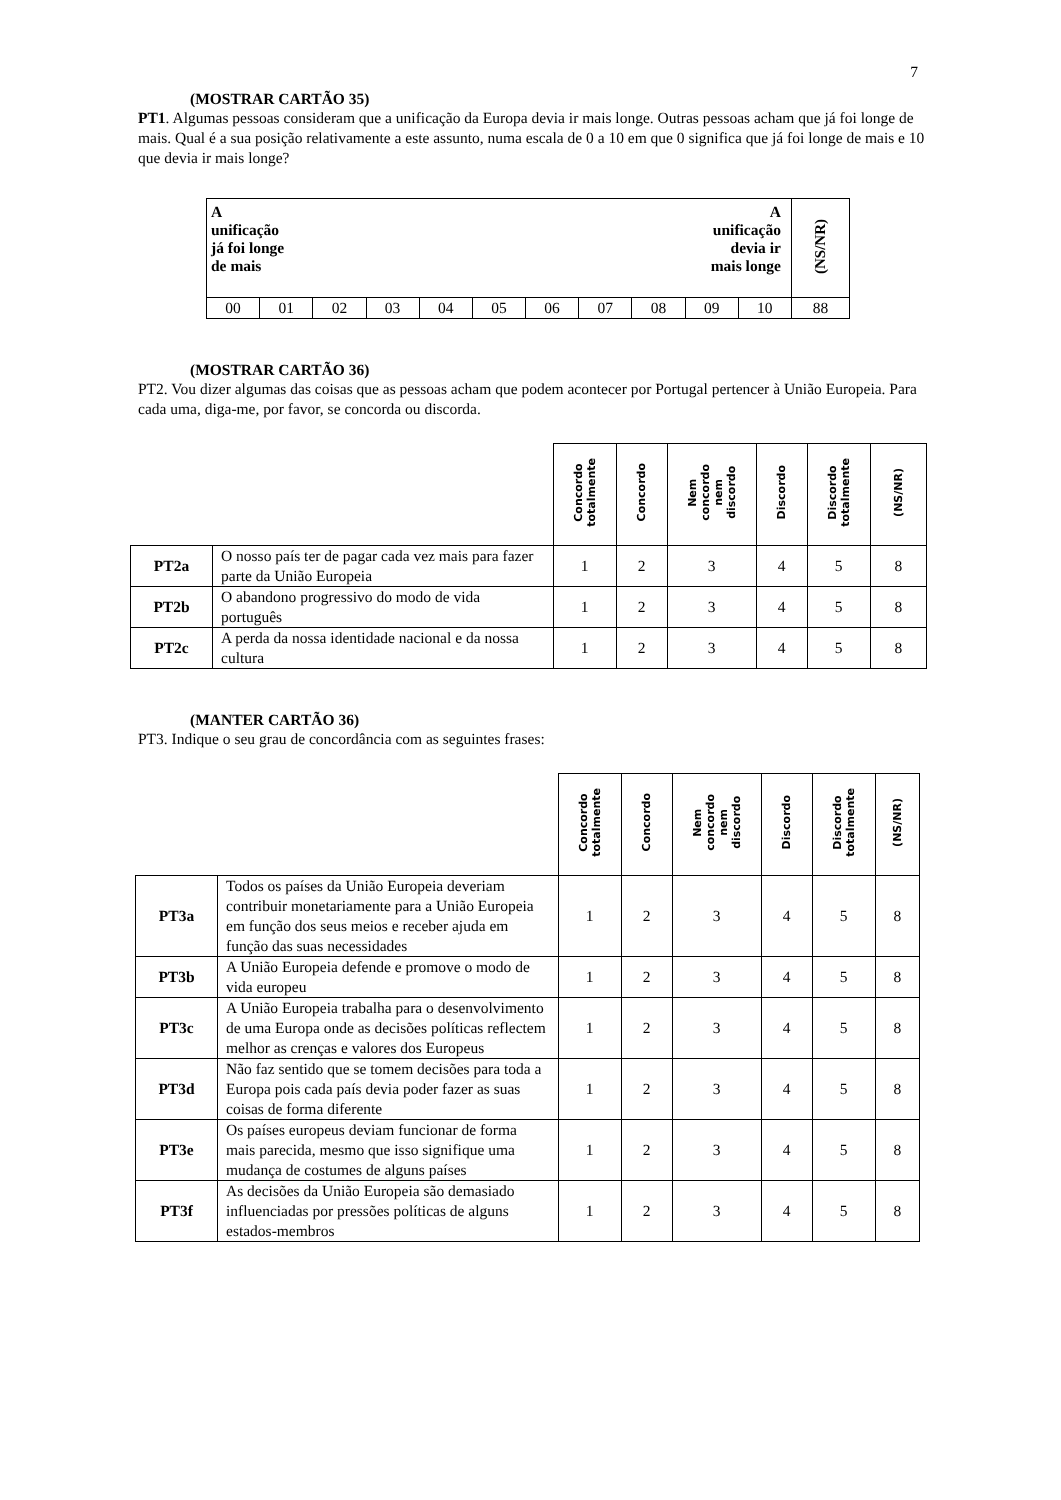7
(MOSTRAR CARTÃO 35)
PT1. Algumas pessoas consideram que a unificação da Europa devia ir mais longe. Outras pessoas acham que já foi longe de mais. Qual é a sua posição relativamente a este assunto, numa escala de 0 a 10 em que 0 significa que já foi longe de mais e 10 que devia ir mais longe?
| A unificação já foi longe de mais | | | | | A unificação devia ir mais longe | | | | | | (NS/NR) |
| 00 | 01 | 02 | 03 | 04 | 05 | 06 | 07 | 08 | 09 | 10 | 88 |
(MOSTRAR CARTÃO 36)
PT2. Vou dizer algumas das coisas que as pessoas acham que podem acontecer por Portugal pertencer à União Europeia. Para cada uma, diga-me, por favor, se concorda ou discorda.
| | | Concordo totalmente | Concordo | Nem concordo nem discordo | Discordo | Discordo totalmente | (NS/NR) |
| PT2a | O nosso país ter de pagar cada vez mais para fazer parte da União Europeia | 1 | 2 | 3 | 4 | 5 | 8 |
| PT2b | O abandono progressivo do modo de vida português | 1 | 2 | 3 | 4 | 5 | 8 |
| PT2c | A perda da nossa identidade nacional e da nossa cultura | 1 | 2 | 3 | 4 | 5 | 8 |
(MANTER CARTÃO 36)
PT3. Indique o seu grau de concordância com as seguintes frases:
| | | Concordo totalmente | Concordo | Nem concordo nem discordo | Discordo | Discordo totalmente | (NS/NR) |
| PT3a | Todos os países da União Europeia deveriam contribuir monetariamente para a União Europeia em função dos seus meios e receber ajuda em função das suas necessidades | 1 | 2 | 3 | 4 | 5 | 8 |
| PT3b | A União Europeia defende e promove o modo de vida europeu | 1 | 2 | 3 | 4 | 5 | 8 |
| PT3c | A União Europeia trabalha para o desenvolvimento de uma Europa onde as decisões políticas reflectem melhor as crenças e valores dos Europeus | 1 | 2 | 3 | 4 | 5 | 8 |
| PT3d | Não faz sentido que se tomem decisões para toda a Europa pois cada país devia poder fazer as suas coisas de forma diferente | 1 | 2 | 3 | 4 | 5 | 8 |
| PT3e | Os países europeus deviam funcionar de forma mais parecida, mesmo que isso signifique uma mudança de costumes de alguns países | 1 | 2 | 3 | 4 | 5 | 8 |
| PT3f | As decisões da União Europeia são demasiado influenciadas por pressões políticas de alguns estados-membros | 1 | 2 | 3 | 4 | 5 | 8 |